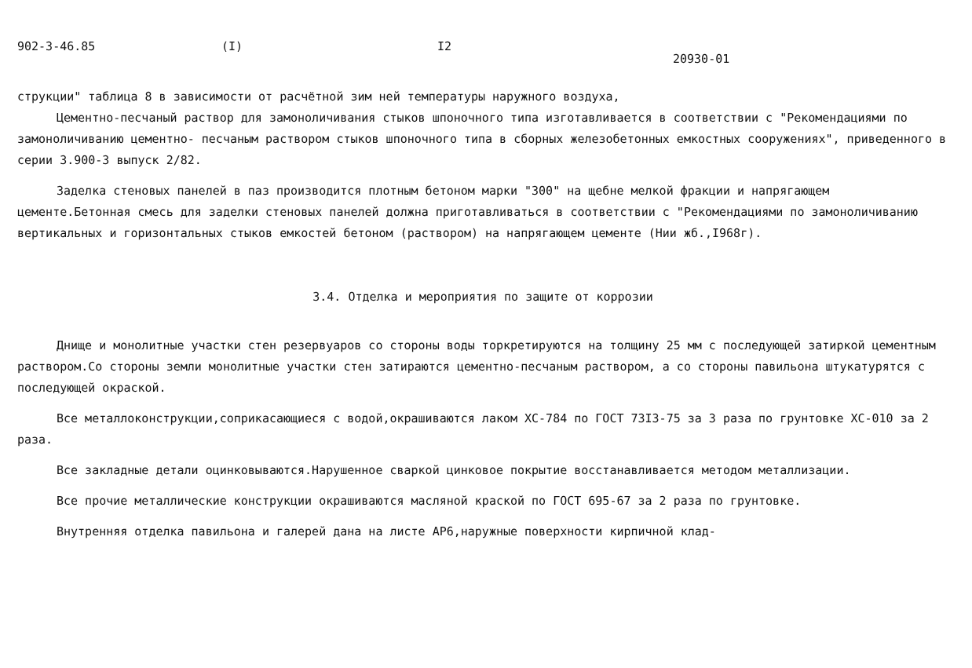902-3-46.85 (I) I2 20930-01
струкции" таблица 8 в зависимости от расчётной зим ней температуры наружного воздуха,
Цементно-песчаный раствор для замоноличивания стыков шпоночного типа изготавливается в соответствии с "Рекомендациями по замоноличиванию цементно- песчаным раствором стыков шпоночного типа в сборных железобетонных емкостных сооружениях", приведенного в серии 3.900-3 выпуск 2/82.
Заделка стеновых панелей в паз производится плотным бетоном марки "300" на щебне мелкой фракции и напрягающем цементе.Бетонная смесь для заделки стеновых панелей должна приготавливаться в соответствии с "Рекомендациями по замоноличиванию вертикальных и горизонтальных стыков емкостей бетоном (раствором) на напрягающем цементе (Нии жб.,I968г).
3.4. Отделка и мероприятия по защите от коррозии
Днище и монолитные участки стен резервуаров со стороны воды торкретируются на толщину 25 мм с последующей затиркой цементным раствором.Со стороны земли монолитные участки стен затираются цементно-песчаным раствором, а со стороны павильона штукатурятся с последующей окраской.
Все металлоконструкции,соприкасающиеся с водой,окрашиваются лаком ХС-784 по ГОСТ 73I3-75 за 3 раза по грунтовке ХС-010 за 2 раза.
Все закладные детали оцинковываются.Нарушенное сваркой цинковое покрытие восстанавливается методом металлизации.
Все прочие металлические конструкции окрашиваются масляной краской по ГОСТ 695-67 за 2 раза по грунтовке.
Внутренняя отделка павильона и галерей дана на листе АР6,наружные поверхности кирпичной клад-